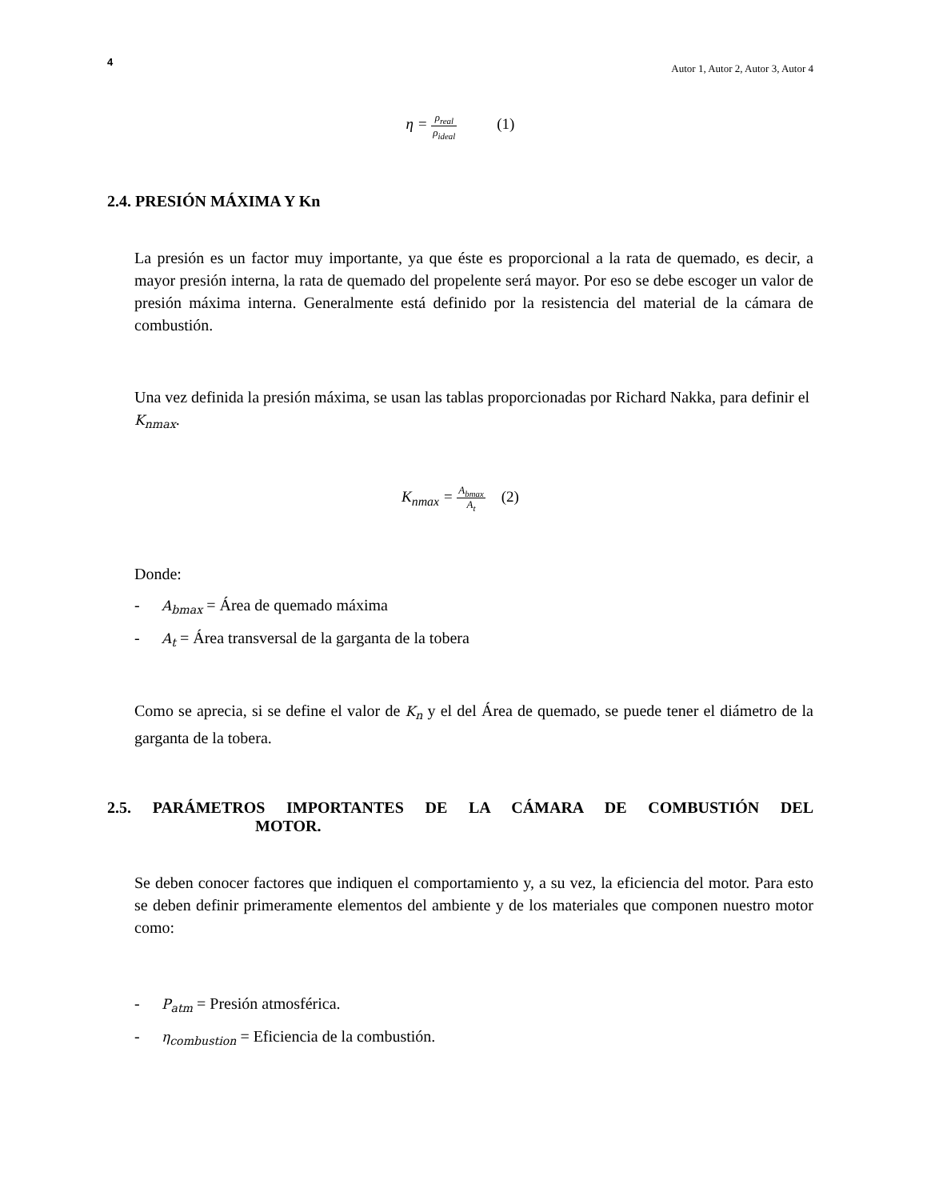4
Autor 1, Autor 2, Autor 3, Autor 4
η = ρ<sub>real</sub> ρ<sub>ideal</sub> (1)
2.4. PRESIÓN MÁXIMA Y Kn
La presión es un factor muy importante, ya que éste es proporcional a la rata de quemado, es decir, a mayor presión interna, la rata de quemado del propelente será mayor. Por eso se debe escoger un valor de presión máxima interna. Generalmente está definido por la resistencia del material de la cámara de combustión.
Una vez definida la presión máxima, se usan las tablas proporcionadas por Richard Nakka, para definir el K<sub>nmax</sub>.
K<sub>nmax</sub> = A<sub>bmax</sub> A<sub>t</sub> (2)
Donde:
- A<sub>bmax</sub> = Área de quemado máxima
- A<sub>t</sub> = Área transversal de la garganta de la tobera
Como se aprecia, si se define el valor de K<sub>n</sub> y el del Área de quemado, se puede tener el diámetro de la garganta de la tobera.
2.5. PARÁMETROS IMPORTANTES DE LA CÁMARA DE COMBUSTIÓN DEL
MOTOR.
Se deben conocer factores que indiquen el comportamiento y, a su vez, la eficiencia del motor. Para esto se deben definir primeramente elementos del ambiente y de los materiales que componen nuestro motor como:
- P<sub>atm</sub> = Presión atmosférica.
- η<sub>combustion</sub> = Eficiencia de la combustión.